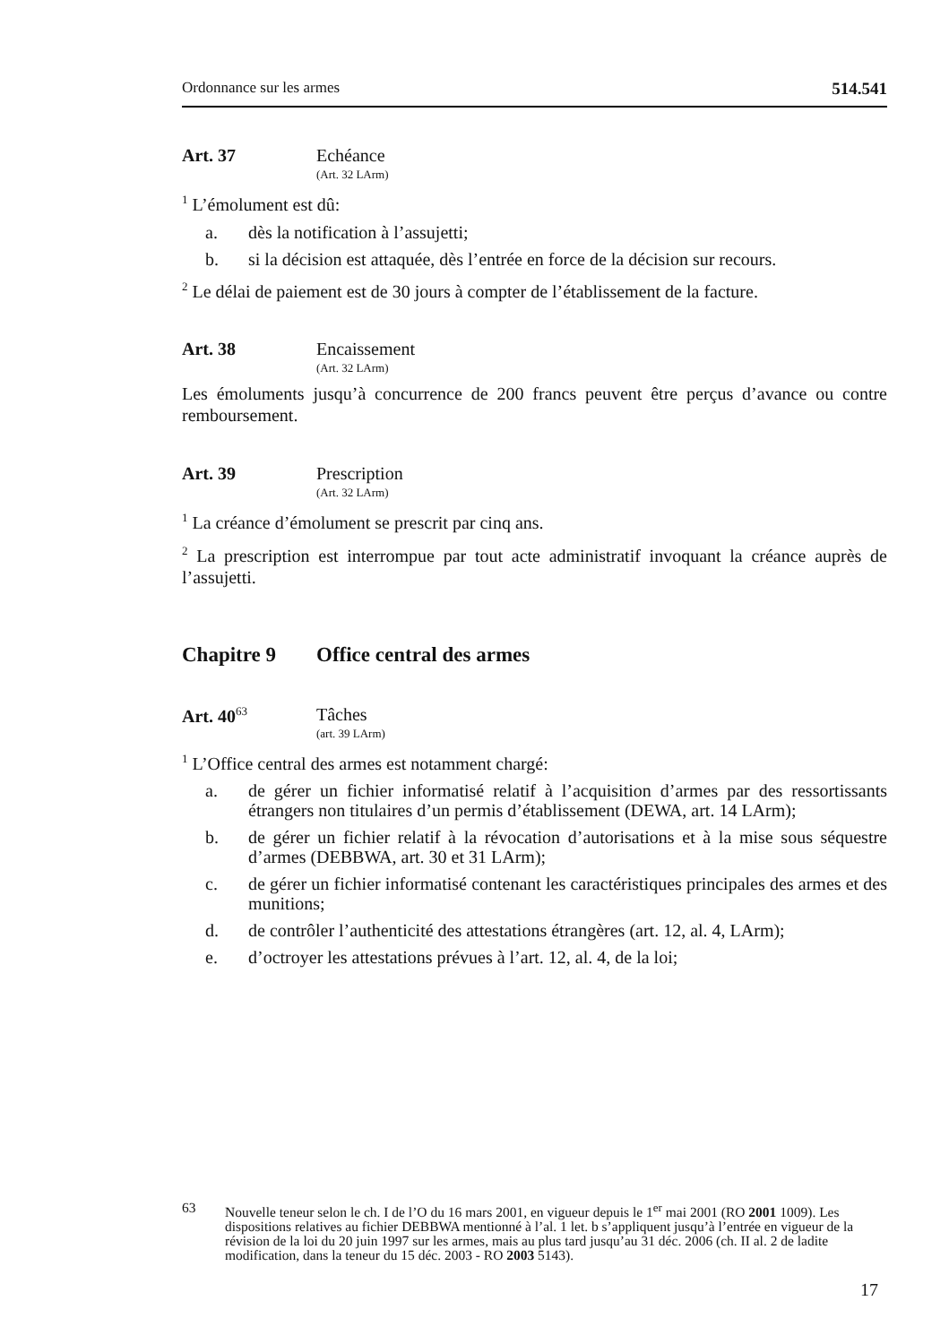Ordonnance sur les armes 514.541
Art. 37 Echéance
(Art. 32 LArm)
<sup>1</sup> L’émolument est dû:
a. dès la notification à l’assujetti;
b. si la décision est attaquée, dès l’entrée en force de la décision sur recours.
<sup>2</sup> Le délai de paiement est de 30 jours à compter de l’établissement de la facture.
Art. 38 Encaissement
(Art. 32 LArm)
Les émoluments jusqu’à concurrence de 200 francs peuvent être perçus d’avance ou contre remboursement.
Art. 39 Prescription
(Art. 32 LArm)
<sup>1</sup> La créance d’émolument se prescrit par cinq ans.
<sup>2</sup> La prescription est interrompue par tout acte administratif invoquant la créance auprès de l’assujetti.
Chapitre 9 Office central des armes
Art. 40<sup>63</sup> Tâches
(art. 39 LArm)
<sup>1</sup> L’Office central des armes est notamment chargé:
a. de gérer un fichier informatisé relatif à l’acquisition d’armes par des ressortissants étrangers non titulaires d’un permis d’établissement (DEWA, art. 14 LArm);
b. de gérer un fichier relatif à la révocation d’autorisations et à la mise sous séquestre d’armes (DEBBWA, art. 30 et 31 LArm);
c. de gérer un fichier informatisé contenant les caractéristiques principales des armes et des munitions;
d. de contrôler l’authenticité des attestations étrangères (art. 12, al. 4, LArm);
e. d’octroyer les attestations prévues à l’art. 12, al. 4, de la loi;
63 Nouvelle teneur selon le ch. I de l’O du 16 mars 2001, en vigueur depuis le 1<sup>er</sup> mai 2001 (RO 2001 1009). Les dispositions relatives au fichier DEBBWA mentionné à l’al. 1 let. b s’appliquent jusqu’à l’entrée en vigueur de la révision de la loi du 20 juin 1997 sur les armes, mais au plus tard jusqu’au 31 déc. 2006 (ch. II al. 2 de ladite modification, dans la teneur du 15 déc. 2003 - RO 2003 5143).
17